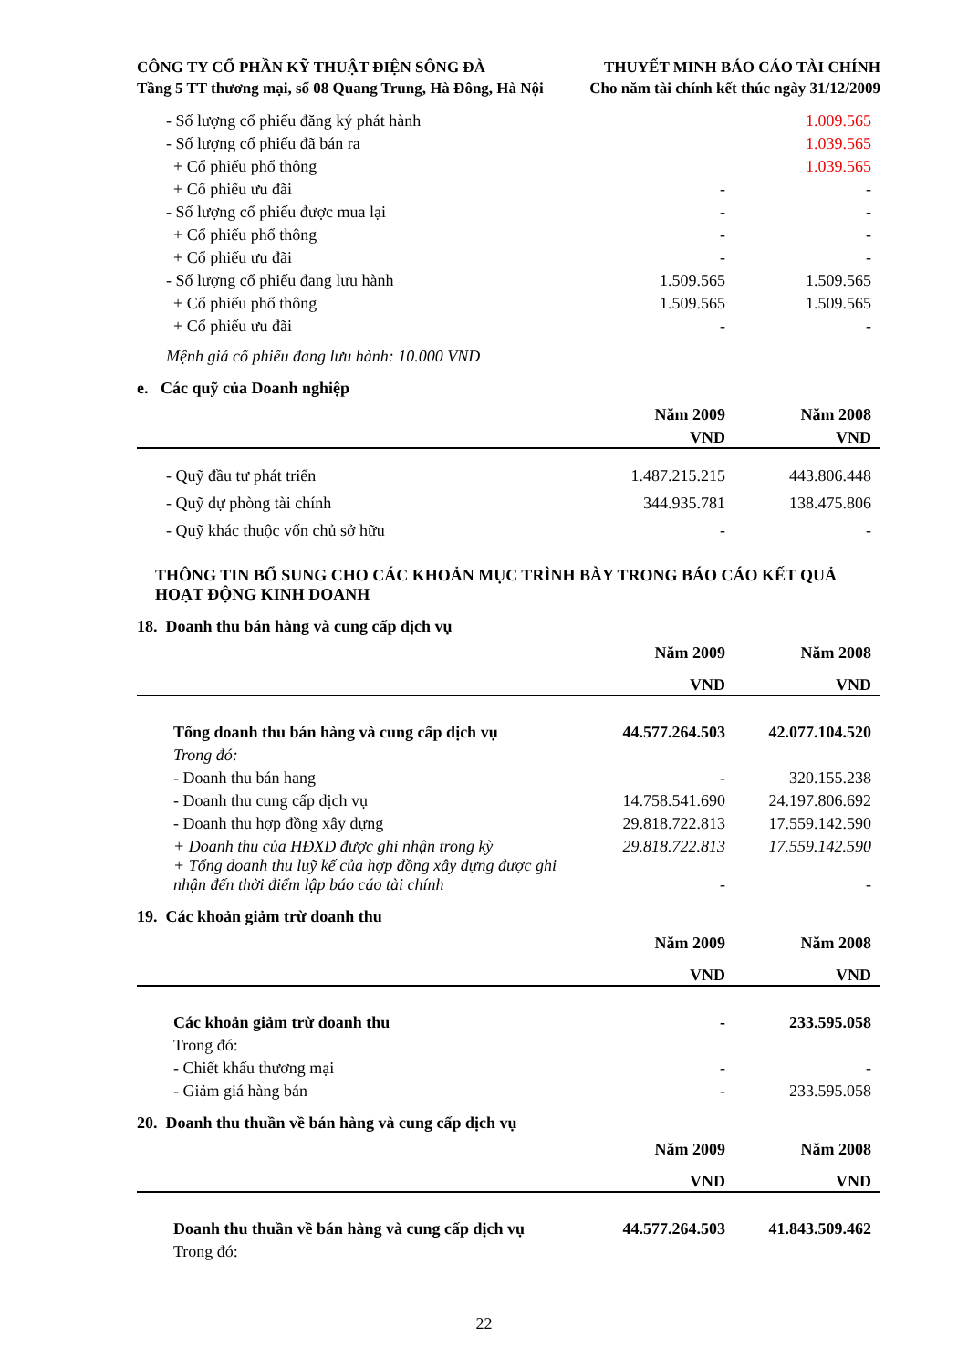CÔNG TY CỔ PHẦN KỸ THUẬT ĐIỆN SÔNG ĐÀ
Tầng 5 TT thương mại, số 08 Quang Trung, Hà Đông, Hà Nội
THUYẾT MINH BÁO CÁO TÀI CHÍNH
Cho năm tài chính kết thúc ngày 31/12/2009
| - Số lượng cổ phiếu đăng ký phát hành | | 1.009.565 |
| - Số lượng cổ phiếu đã bán ra | | 1.039.565 |
| + Cổ phiếu phổ thông | | 1.039.565 |
| + Cổ phiếu ưu đãi | - | - |
| - Số lượng cổ phiếu được mua lại | - | - |
| + Cổ phiếu phổ thông | - | - |
| + Cổ phiếu ưu đãi | - | - |
| - Số lượng cổ phiếu đang lưu hành | 1.509.565 | 1.509.565 |
| + Cổ phiếu phổ thông | 1.509.565 | 1.509.565 |
| + Cổ phiếu ưu đãi | - | - |
Mệnh giá cổ phiếu đang lưu hành: 10.000 VND
e. Các quỹ của Doanh nghiệp
| | Năm 2009 | Năm 2008 |
| --- | --- | --- |
| | VND | VND |
| - Quỹ đầu tư phát triển | 1.487.215.215 | 443.806.448 |
| - Quỹ dự phòng tài chính | 344.935.781 | 138.475.806 |
| - Quỹ khác thuộc vốn chủ sở hữu | - | - |
THÔNG TIN BỔ SUNG CHO CÁC KHOẢN MỤC TRÌNH BÀY TRONG BÁO CÁO KẾT QUẢ HOẠT ĐỘNG KINH DOANH
18. Doanh thu bán hàng và cung cấp dịch vụ
| | Năm 2009 | Năm 2008 |
| --- | --- | --- |
| | VND | VND |
| Tổng doanh thu bán hàng và cung cấp dịch vụ | 44.577.264.503 | 42.077.104.520 |
| Trong đó: | | |
| - Doanh thu bán hang | - | 320.155.238 |
| - Doanh thu cung cấp dịch vụ | 14.758.541.690 | 24.197.806.692 |
| - Doanh thu hợp đồng xây dựng | 29.818.722.813 | 17.559.142.590 |
| + Doanh thu của HĐXD được ghi nhận trong kỳ | 29.818.722.813 | 17.559.142.590 |
| + Tổng doanh thu luỹ kế của hợp đồng xây dựng được ghi nhận đến thời điểm lập báo cáo tài chính | - | - |
19. Các khoản giảm trừ doanh thu
| | Năm 2009 | Năm 2008 |
| --- | --- | --- |
| | VND | VND |
| Các khoản giảm trừ doanh thu | - | 233.595.058 |
| Trong đó: | | |
| - Chiết khấu thương mại | - | - |
| - Giảm giá hàng bán | - | 233.595.058 |
20. Doanh thu thuần về bán hàng và cung cấp dịch vụ
| | Năm 2009 | Năm 2008 |
| --- | --- | --- |
| | VND | VND |
| Doanh thu thuần về bán hàng và cung cấp dịch vụ | 44.577.264.503 | 41.843.509.462 |
| Trong đó: | | |
22